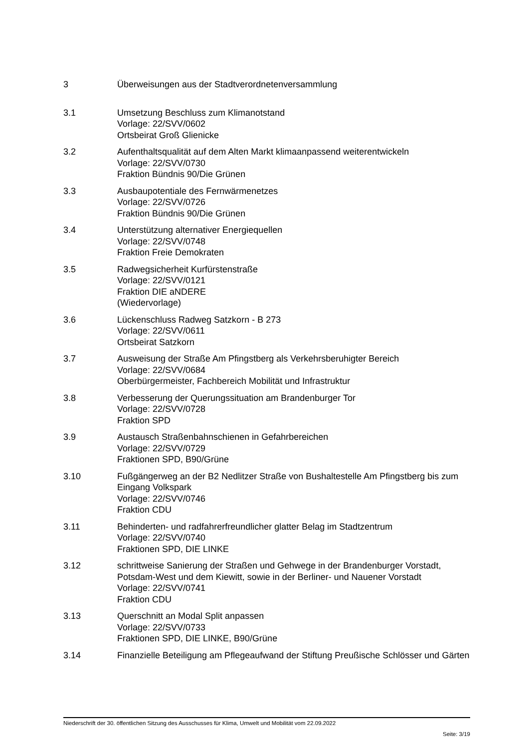3 Überweisungen aus der Stadtverordnetenversammlung
3.1 Umsetzung Beschluss zum Klimanotstand
Vorlage: 22/SVV/0602
Ortsbeirat Groß Glienicke
3.2 Aufenthaltsqualität auf dem Alten Markt klimaanpassend weiterentwickeln
Vorlage: 22/SVV/0730
Fraktion Bündnis 90/Die Grünen
3.3 Ausbaupotentiale des Fernwärmenetzes
Vorlage: 22/SVV/0726
Fraktion Bündnis 90/Die Grünen
3.4 Unterstützung alternativer Energiequellen
Vorlage: 22/SVV/0748
Fraktion Freie Demokraten
3.5 Radwegsicherheit Kurfürstenstraße
Vorlage: 22/SVV/0121
Fraktion DIE aNDERE
(Wiedervorlage)
3.6 Lückenschluss Radweg Satzkorn - B 273
Vorlage: 22/SVV/0611
Ortsbeirat Satzkorn
3.7 Ausweisung der Straße Am Pfingstberg als Verkehrsberuhigter Bereich
Vorlage: 22/SVV/0684
Oberbürgermeister, Fachbereich Mobilität und Infrastruktur
3.8 Verbesserung der Querungssituation am Brandenburger Tor
Vorlage: 22/SVV/0728
Fraktion SPD
3.9 Austausch Straßenbahnschienen in Gefahrbereichen
Vorlage: 22/SVV/0729
Fraktionen SPD, B90/Grüne
3.10 Fußgängerweg an der B2 Nedlitzer Straße von Bushaltestelle Am Pfingstberg bis zum Eingang Volkspark
Vorlage: 22/SVV/0746
Fraktion CDU
3.11 Behinderten- und radfahrerfreundlicher glatter Belag im Stadtzentrum
Vorlage: 22/SVV/0740
Fraktionen SPD, DIE LINKE
3.12 schrittweise Sanierung der Straßen und Gehwege in der Brandenburger Vorstadt, Potsdam-West und dem Kiewitt, sowie in der Berliner- und Nauener Vorstadt
Vorlage: 22/SVV/0741
Fraktion CDU
3.13 Querschnitt an Modal Split anpassen
Vorlage: 22/SVV/0733
Fraktionen SPD, DIE LINKE, B90/Grüne
3.14 Finanzielle Beteiligung am Pflegeaufwand der Stiftung Preußische Schlösser und Gärten
Niederschrift der 30. öffentlichen Sitzung des Ausschusses für Klima, Umwelt und Mobilität vom 22.09.2022
Seite: 3/19